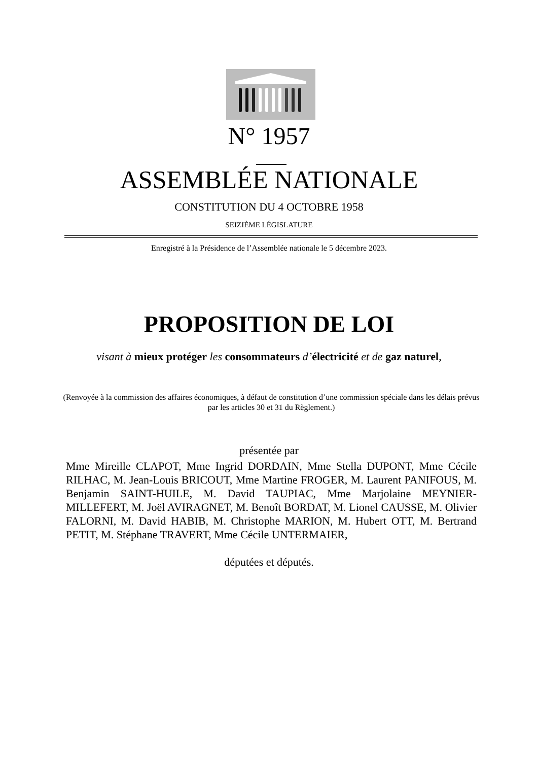N° 1957
ASSEMBLÉE NATIONALE
CONSTITUTION DU 4 OCTOBRE 1958
SEIZIÈME LÉGISLATURE
Enregistré à la Présidence de l’Assemblée nationale le 5 décembre 2023.
PROPOSITION DE LOI
visant à mieux protéger les consommateurs d’électricité et de gaz naturel,
(Renvoyée à la commission des affaires économiques, à défaut de constitution d’une commission spéciale dans les délais prévus par les articles 30 et 31 du Règlement.)
présentée par
Mme Mireille CLAPOT, Mme Ingrid DORDAIN, Mme Stella DUPONT, Mme Cécile RILHAC, M. Jean-Louis BRICOUT, Mme Martine FROGER, M. Laurent PANIFOUS, M. Benjamin SAINT-HUILE, M. David TAUPIAC, Mme Marjolaine MEYNIER-MILLEFERT, M. Joël AVIRAGNET, M. Benoît BORDAT, M. Lionel CAUSSE, M. Olivier FALORNI, M. David HABIB, M. Christophe MARION, M. Hubert OTT, M. Bertrand PETIT, M. Stéphane TRAVERT, Mme Cécile UNTERMAIER,
députées et députés.